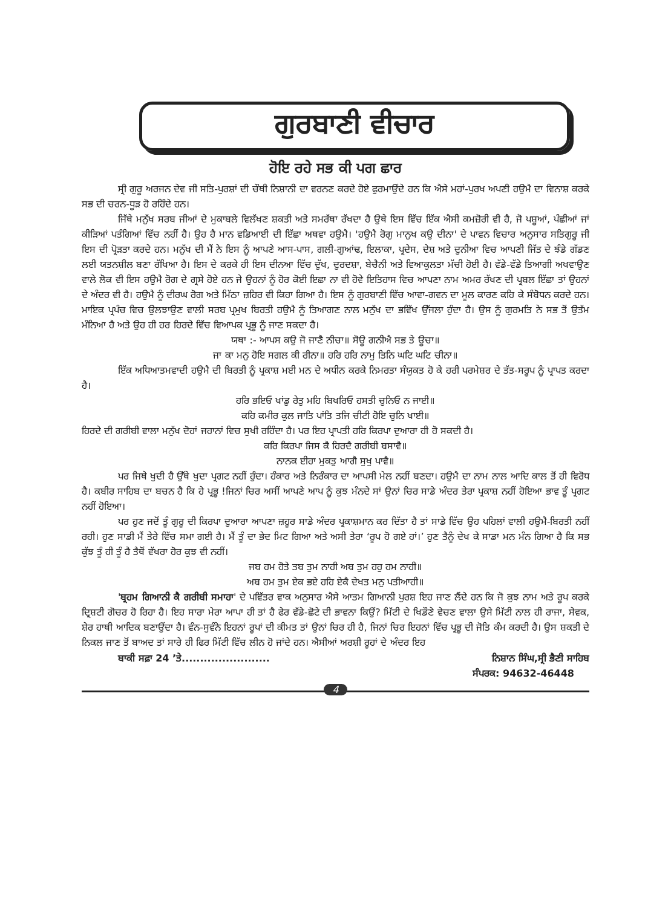ਗੁਰਬਾਣੀ ਵੀਚਾਰ
ਹੋਇ ਰਹੇ ਸਭ ਕੀ ਪਗ ਛਾਰ
ਸ੍ਰੀ ਗੁਰੂ ਅਰਜਨ ਦੇਵ ਜੀ ਸਤਿ-ਪੁਰਸ਼ਾਂ ਦੀ ਚੌਥੀ ਨਿਸ਼ਾਨੀ ਦਾ ਵਰਨਣ ਕਰਦੇ ਹੋਏ ਫੁਰਮਾਉਂਦੇ ਹਨ ਕਿ ਐਸੇ ਮਹਾਂ-ਪੁਰਖ ਅਪਣੀ ਹਉਮੈ ਦਾ ਵਿਨਾਸ਼ ਕਰਕੇ ਸਭ ਦੀ ਚਰਨ-ਧੂੜ ਹੋ ਰਹਿੰਦੇ ਹਨ।
ਜਿੱਥੇ ਮਨੁੱਖ ਸਰਬ ਜੀਆਂ ਦੇ ਮੁਕਾਬਲੇ ਵਿਲੱਖਣ ਸ਼ਕਤੀ ਅਤੇ ਸਮਰੱਥਾ ਰੱਖਦਾ ਹੈ ਉਥੇ ਇਸ ਵਿੱਚ ਇੱਕ ਐਸੀ ਕਮਜ਼ੋਰੀ ਵੀ ਹੈ, ਜੋ ਪਸ਼ੂਆਂ, ਪੰਛੀਆਂ ਜਾਂ ਕੀੜਿਆਂ ਪਤੰਗਿਆਂ ਵਿੱਚ ਨਹੀਂ ਹੈ। ਉਹ ਹੈ ਮਾਨ ਵਡਿਆਈ ਦੀ ਇੱਛਾ ਅਥਵਾ ਹਉਮੈ। 'ਹਉਮੈ ਰੋਗੁ ਮਾਨੁਖ ਕਉ ਦੀਨਾ' ਦੇ ਪਾਵਨ ਵਿਚਾਰ ਅਨੁਸਾਰ ਸਤਿਗੁਰੂ ਜੀ ਇਸ ਦੀ ਪ੍ਰੋੜਤਾ ਕਰਦੇ ਹਨ। ਮਨੁੱਖ ਦੀ ਮੈਂ ਨੇ ਇਸ ਨੂੰ ਆਪਣੇ ਆਸ-ਪਾਸ, ਗਲੀ-ਗੁਆਂਢ, ਇਲਾਕਾ, ਪ੍ਰਦੇਸ, ਦੇਸ਼ ਅਤੇ ਦੁਨੀਆ ਵਿਚ ਆਪਣੀ ਜਿੱਤ ਦੇ ਝੰਡੇ ਗੱਡਣ ਲਈ ਯਤਨਸ਼ੀਲ ਬਣਾ ਰੱਖਿਆ ਹੈ। ਇਸ ਦੇ ਕਰਕੇ ਹੀ ਇਸ ਦੀਨਆ ਵਿੱਚ ਦੁੱਖ, ਦੁਰਦਸ਼ਾ, ਬੇਚੈਨੀ ਅਤੇ ਵਿਆਕੁਲਤਾ ਮੱਚੀ ਹੋਈ ਹੈ। ਵੱਡੇ-ਵੱਡੇ ਤਿਆਗੀ ਅਖਵਾਉਣ ਵਾਲੇ ਲੋਕ ਵੀ ਇਸ ਹਉਮੈ ਰੋਗ ਦੇ ਗ੍ਰਸੇ ਹੋਏ ਹਨ ਜੇ ਉਹਨਾਂ ਨੂੰ ਹੋਰ ਕੋਈ ਇਛਾ ਨਾ ਵੀ ਹੋਵੇ ਇਤਿਹਾਸ ਵਿਚ ਆਪਣਾ ਨਾਮ ਅਮਰ ਰੱਖਣ ਦੀ ਪ੍ਰਬਲ ਇੱਛਾ ਤਾਂ ਉਹਨਾਂ ਦੇ ਅੰਦਰ ਵੀ ਹੈ। ਹਉਮੈ ਨੂੰ ਦੀਰਘ ਰੋਗ ਅਤੇ ਮਿੱਠਾ ਜ਼ਹਿਰ ਵੀ ਕਿਹਾ ਗਿਆ ਹੈ। ਇਸ ਨੂੰ ਗੁਰਬਾਣੀ ਵਿੱਚ ਆਵਾ-ਗਵਨ ਦਾ ਮੂਲ ਕਾਰਣ ਕਹਿ ਕੇ ਸੰਬੋਧਨ ਕਰਦੇ ਹਨ। ਮਾਇਕ ਪ੍ਰਪੰਚ ਵਿਚ ਉਲਝਾਉਣ ਵਾਲੀ ਸਰਬ ਪ੍ਰਮੁਖ ਬਿਰਤੀ ਹਉਮੈ ਨੂੰ ਤਿਆਗਣ ਨਾਲ ਮਨੁੱਖ ਦਾ ਭਵਿੱਖ ਉੱਜਲਾ ਹੁੰਦਾ ਹੈ। ਉਸ ਨੂੰ ਗੁਰਮਤਿ ਨੇ ਸਭ ਤੋਂ ਉਤੱਮ ਮੰਨਿਆ ਹੈ ਅਤੇ ਉਹ ਹੀ ਹਰ ਹਿਰਦੇ ਵਿੱਚ ਵਿਆਪਕ ਪ੍ਰਭੂ ਨੂੰ ਜਾਣ ਸਕਦਾ ਹੈ।
ਯਥਾ :- ਆਪਸ ਕਉ ਜੋ ਜਾਣੈ ਨੀਚਾ॥ ਸੋਊ ਗਨੀਐ ਸਭ ਤੇ ਊਚਾ॥
ਜਾ ਕਾ ਮਨੁ ਹੋਇ ਸਗਲ ਕੀ ਰੀਨਾ॥ ਹਰਿ ਹਰਿ ਨਾਮੁ ਤਿਨਿ ਘਟਿ ਘਟਿ ਚੀਨਾ॥
ਇੱਕ ਅਧਿਆਤਮਵਾਦੀ ਹਉਮੈ ਦੀ ਬਿਰਤੀ ਨੂੰ ਪ੍ਰਕਾਸ਼ ਮਈ ਮਨ ਦੇ ਅਧੀਨ ਕਰਕੇ ਨਿਮਰਤਾ ਸੰਯੁਕਤ ਹੋ ਕੇ ਹਰੀ ਪਰਮੇਸ਼ਰ ਦੇ ਤੱਤ-ਸਰੂਪ ਨੂੰ ਪ੍ਰਾਪਤ ਕਰਦਾ ਹੈ।
ਹਰਿ ਭਇਓ ਖਾਂਡੁ ਰੇਤੁ ਮਹਿ ਬਿਖਰਿਓ ਹਸਤੀ ਚੁਨਿਓ ਨ ਜਾਈ॥
ਕਹਿ ਕਮੀਰ ਕੁਲ ਜਾਤਿ ਪਾਂਤਿ ਤਜਿ ਚੀਟੀ ਹੋਇ ਚੁਨਿ ਖਾਈ॥
ਹਿਰਦੇ ਦੀ ਗਰੀਬੀ ਵਾਲਾ ਮਨੁੱਖ ਦੋਹਾਂ ਜਹਾਨਾਂ ਵਿਚ ਸੁਖੀ ਰਹਿੰਦਾ ਹੈ। ਪਰ ਇਹ ਪ੍ਰਾਪਤੀ ਹਰਿ ਕਿਰਪਾ ਦੁਆਰਾ ਹੀ ਹੋ ਸਕਦੀ ਹੈ।
ਕਰਿ ਕਿਰਪਾ ਜਿਸ ਕੈ ਹਿਰਦੈ ਗਰੀਬੀ ਬਸਾਵੈ॥
ਨਾਨਕ ਈਹਾ ਮੁਕਤੁ ਆਗੈ ਸੁਖੁ ਪਾਵੈ॥
ਪਰ ਜਿਥੇ ਖੁਦੀ ਹੈ ਉੱਥੇ ਖੁਦਾ ਪ੍ਰਗਟ ਨਹੀਂ ਹੁੰਦਾ। ਹੰਕਾਰ ਅਤੇ ਨਿਰੰਕਾਰ ਦਾ ਆਪਸੀ ਮੇਲ ਨਹੀਂ ਬਣਦਾ। ਹਉਮੈ ਦਾ ਨਾਮ ਨਾਲ ਆਦਿ ਕਾਲ ਤੋਂ ਹੀ ਵਿਰੋਧ ਹੈ। ਕਬੀਰ ਸਾਹਿਬ ਦਾ ਬਚਨ ਹੈ ਕਿ ਹੇ ਪ੍ਰਭੂ !ਜਿਨਾਂ ਚਿਰ ਅਸੀਂ ਆਪਣੇ ਆਪ ਨੂੰ ਕੁਝ ਮੰਨਦੇ ਸਾਂ ਉਨਾਂ ਚਿਰ ਸਾਡੇ ਅੰਦਰ ਤੇਰਾ ਪ੍ਰਕਾਸ਼ ਨਹੀਂ ਹੋਇਆ ਭਾਵ ਤੂੰ ਪ੍ਰਗਟ ਨਹੀਂ ਹੋਇਆ।
ਪਰ ਹੁਣ ਜਦੋਂ ਤੂੰ ਗੁਰੂ ਦੀ ਕਿਰਪਾ ਦੁਆਰਾ ਆਪਣਾ ਜ਼ਹੂਰ ਸਾਡੇ ਅੰਦਰ ਪ੍ਰਕਾਸ਼ਮਾਨ ਕਰ ਦਿੱਤਾ ਹੈ ਤਾਂ ਸਾਡੇ ਵਿੱਚ ਉਹ ਪਹਿਲਾਂ ਵਾਲੀ ਹਉਮੈ-ਬਿਰਤੀ ਨਹੀਂ ਰਹੀ। ਹੁਣ ਸਾਡੀ ਮੈਂ ਤੇਰੇ ਵਿੱਚ ਸਮਾ ਗਈ ਹੈ। ਮੈਂ ਤੂੰ ਦਾ ਭੇਦ ਮਿਟ ਗਿਆ ਅਤੇ ਅਸੀ ਤੇਰਾ ‘ਰੂਪ ਹੋ ਗਏ ਹਾਂ।’ ਹੁਣ ਤੈਨੂੰ ਦੇਖ ਕੇ ਸਾਡਾ ਮਨ ਮੰਨ ਗਿਆ ਹੈ ਕਿ ਸਭ ਕੁੱਝ ਤੂੰ ਹੀ ਤੂੰ ਹੈ ਤੈਥੋਂ ਵੱਖਰਾ ਹੋਰ ਕੁਝ ਵੀ ਨਹੀਂ।
ਜਬ ਹਮ ਹੋਤੇ ਤਬ ਤੁਮ ਨਾਹੀ ਅਬ ਤੁਮ ਹਹੁ ਹਮ ਨਾਹੀ॥
ਅਬ ਹਮ ਤੁਮ ਏਕ ਭਏ ਹਹਿ ਏਕੈ ਦੇਖਤ ਮਨੁ ਪਤੀਆਹੀ॥
'ਬ੍ਰਹਮ ਗਿਆਨੀ ਕੈ ਗਰੀਬੀ ਸਮਾਹਾ' ਦੇ ਪਵਿੱਤਰ ਵਾਕ ਅਨੁਸਾਰ ਐਸੇ ਆਤਮ ਗਿਆਨੀ ਪੁਰਸ਼ ਇਹ ਜਾਣ ਲੈਂਦੇ ਹਨ ਕਿ ਜੋ ਕੁਝ ਨਾਮ ਅਤੇ ਰੂਪ ਕਰਕੇ ਦ੍ਰਿਸ਼ਟੀ ਗੋਚਰ ਹੋ ਰਿਹਾ ਹੈ। ਇਹ ਸਾਰਾ ਮੇਰਾ ਆਪਾ ਹੀ ਤਾਂ ਹੈ ਫੇਰ ਵੱਡੇ-ਛੋਟੇ ਦੀ ਭਾਵਨਾ ਕਿਉਂ? ਮਿੱਟੀ ਦੇ ਖਿਡੌਣੇ ਵੇਚਣ ਵਾਲਾ ਉਸੇ ਮਿੱਟੀ ਨਾਲ ਹੀ ਰਾਜਾ, ਸੇਵਕ, ਸ਼ੇਰ ਹਾਥੀ ਆਦਿਕ ਬਣਾਉਂਦਾ ਹੈ। ਵੰਨ-ਸੁਵੰਨੇ ਇਹਨਾਂ ਰੂਪਾਂ ਦੀ ਕੀਮਤ ਤਾਂ ਉਨਾਂ ਚਿਰ ਹੀ ਹੈ, ਜਿਨਾਂ ਚਿਰ ਇਹਨਾਂ ਵਿੱਚ ਪ੍ਰਭੂ ਦੀ ਜੋਤਿ ਕੰਮ ਕਰਦੀ ਹੈ। ਉਸ ਸ਼ਕਤੀ ਦੇ ਨਿਕਲ ਜਾਣ ਤੋਂ ਬਾਅਦ ਤਾਂ ਸਾਰੇ ਹੀ ਫਿਰ ਮਿੱਟੀ ਵਿੱਚ ਲੀਨ ਹੋ ਜਾਂਦੇ ਹਨ। ਐਸੀਆਂ ਅਰਸ਼ੀ ਰੂਹਾਂ ਦੇ ਅੰਦਰ ਇਹ
ਬਾਕੀ ਸਫ਼ਾ 24 ’ਤੇ........................ ਨਿਸ਼ਾਨ ਸਿੰਘ,ਸ੍ਰੀ ਭੈਣੀ ਸਾਹਿਬ
ਸੰਪਰਕ: 94632-46448
4